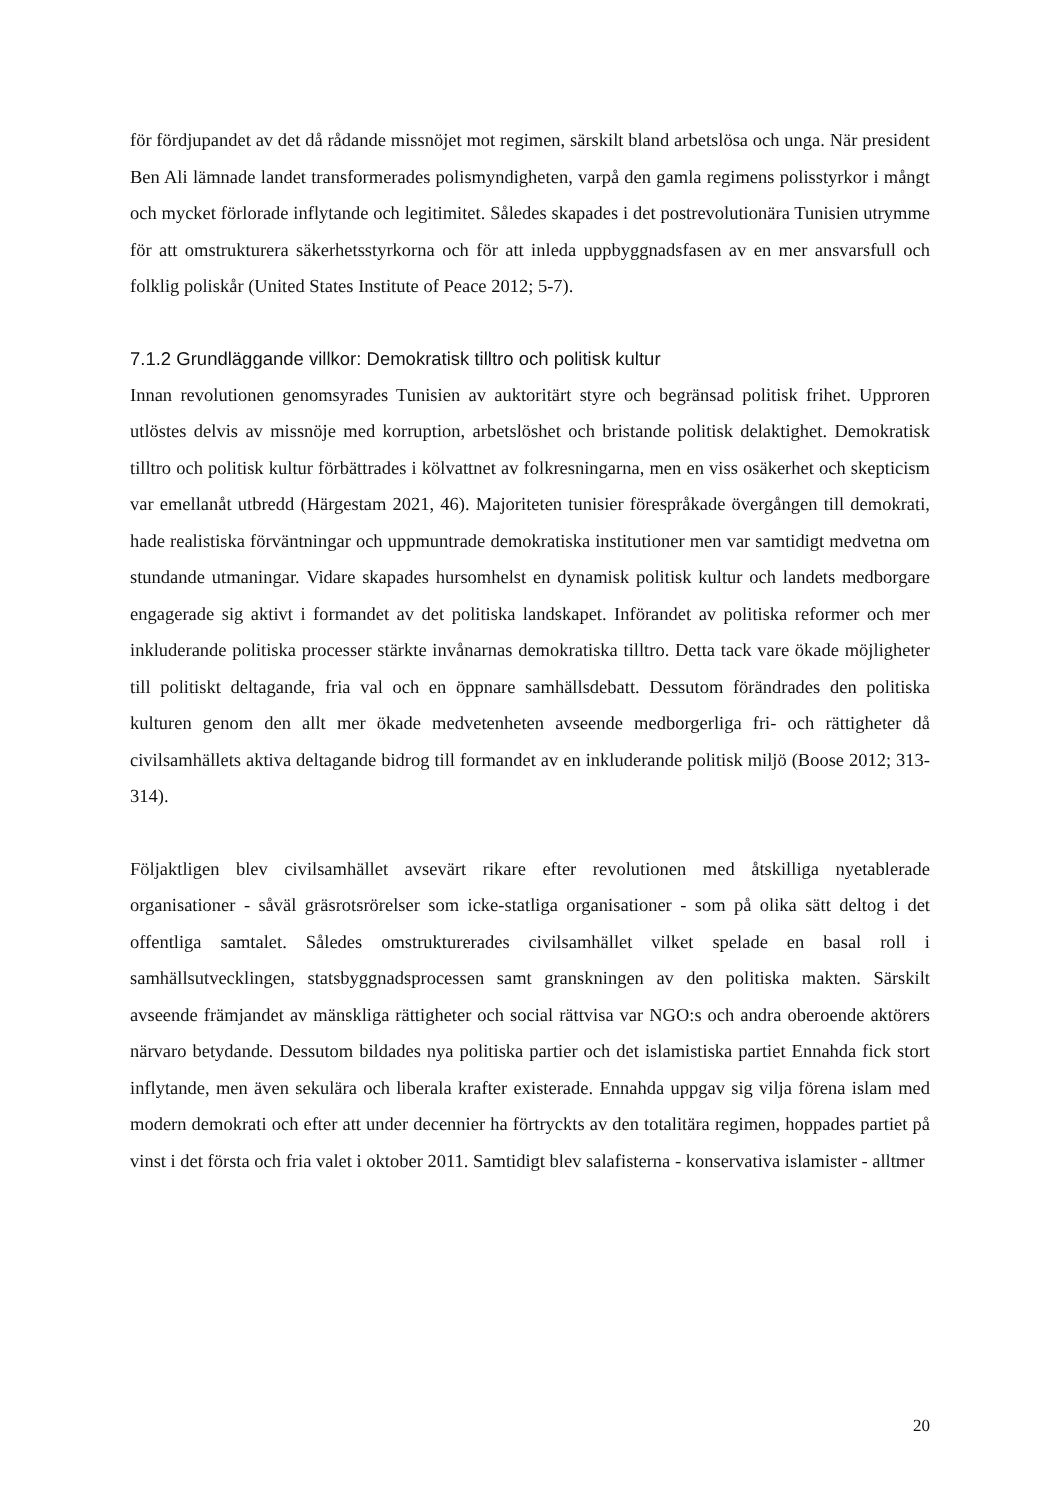för fördjupandet av det då rådande missnöjet mot regimen, särskilt bland arbetslösa och unga. När president Ben Ali lämnade landet transformerades polismyndigheten, varpå den gamla regimens polisstyrkor i mångt och mycket förlorade inflytande och legitimitet. Således skapades i det postrevolutionära Tunisien utrymme för att omstrukturera säkerhetsstyrkorna och för att inleda uppbyggnadsfasen av en mer ansvarsfull och folklig poliskår (United States Institute of Peace 2012; 5-7).
7.1.2 Grundläggande villkor: Demokratisk tilltro och politisk kultur
Innan revolutionen genomsyrades Tunisien av auktoritärt styre och begränsad politisk frihet. Upproren utlöstes delvis av missnöje med korruption, arbetslöshet och bristande politisk delaktighet. Demokratisk tilltro och politisk kultur förbättrades i kölvattnet av folkresningarna, men en viss osäkerhet och skepticism var emellanåt utbredd (Härgestam 2021, 46). Majoriteten tunisier förespråkade övergången till demokrati, hade realistiska förväntningar och uppmuntrade demokratiska institutioner men var samtidigt medvetna om stundande utmaningar. Vidare skapades hursomhelst en dynamisk politisk kultur och landets medborgare engagerade sig aktivt i formandet av det politiska landskapet. Införandet av politiska reformer och mer inkluderande politiska processer stärkte invånarnas demokratiska tilltro. Detta tack vare ökade möjligheter till politiskt deltagande, fria val och en öppnare samhällsdebatt. Dessutom förändrades den politiska kulturen genom den allt mer ökade medvetenheten avseende medborgerliga fri- och rättigheter då civilsamhällets aktiva deltagande bidrog till formandet av en inkluderande politisk miljö (Boose 2012; 313-314).
Följaktligen blev civilsamhället avsevärt rikare efter revolutionen med åtskilliga nyetablerade organisationer - såväl gräsrotsrörelser som icke-statliga organisationer - som på olika sätt deltog i det offentliga samtalet. Således omstrukturerades civilsamhället vilket spelade en basal roll i samhällsutvecklingen, statsbyggnadsprocessen samt granskningen av den politiska makten. Särskilt avseende främjandet av mänskliga rättigheter och social rättvisa var NGO:s och andra oberoende aktörers närvaro betydande. Dessutom bildades nya politiska partier och det islamistiska partiet Ennahda fick stort inflytande, men även sekulära och liberala krafter existerade. Ennahda uppgav sig vilja förena islam med modern demokrati och efter att under decennier ha förtryckts av den totalitära regimen, hoppades partiet på vinst i det första och fria valet i oktober 2011. Samtidigt blev salafisterna - konservativa islamister - alltmer
20